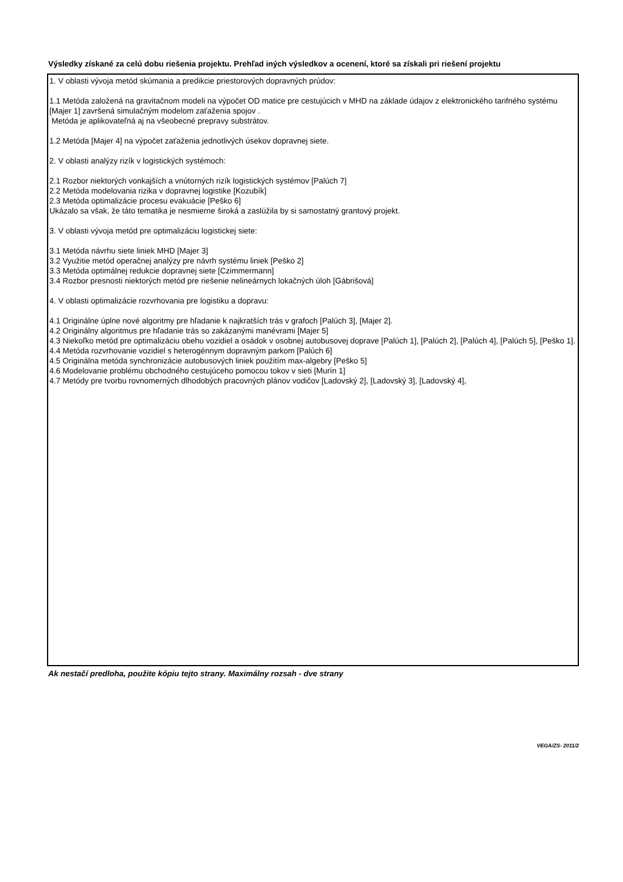Výsledky získané za celú dobu riešenia projektu. Prehľad iných výsledkov a ocenení, ktoré sa získali pri riešení projektu
1. V oblasti vývoja metód skúmania a predikcie priestorových dopravných prúdov:
1.1 Metóda založená na gravitačnom modeli na výpočet OD matice pre cestujúcich v MHD na základe údajov z elektronického tarifného systému [Majer 1] završená simulačným modelom zaťaženia spojov .
Metóda je aplikovateľná aj na všeobecné prepravy substrátov.
1.2 Metóda [Majer 4] na výpočet zaťaženia jednotlivých úsekov dopravnej siete.
2. V oblasti analýzy rizík v logistických systémoch:
2.1 Rozbor niektorých vonkajších a vnútorných rizík logistických systémov [Palúch 7]
2.2 Metóda modelovania rizika v dopravnej logistike [Kozubík]
2.3 Metóda optimalizácie procesu evakuácie [Peško 6]
Ukázalo sa však, že táto tematika je nesmierne široká a zaslúžila by si samostatný grantový projekt.
3. V oblasti vývoja metód pre optimalizáciu logistickej siete:
3.1 Metóda návrhu siete liniek MHD [Majer 3]
3.2 Využitie metód operačnej analýzy pre návrh systému liniek [Peško 2]
3.3 Metóda optimálnej redukcie dopravnej siete [Czimmermann]
3.4 Rozbor presnosti niektorých metód pre riešenie nelineárnych lokačných úloh [Gábrišová]
4. V oblasti optimalizácie rozvrhovania pre logistiku a dopravu:
4.1 Originálne úplne nové algoritmy pre hľadanie k najkratších trás v grafoch [Palúch 3], [Majer 2].
4.2 Originálny algoritmus pre hľadanie trás so zakázanými manévrami [Majer 5]
4.3 Niekoľko metód pre optimalizáciu obehu vozidiel a osádok v osobnej autobusovej doprave [Palúch 1], [Palúch 2], [Palúch 4], [Palúch 5], [Peško 1].
4.4 Metóda rozvrhovanie vozidiel s heterogénnym dopravným parkom [Palúch 6]
4.5 Originálna metóda synchronizácie autobusových liniek použitím max-algebry [Peško 5]
4.6 Modelovanie problému obchodného cestujúceho pomocou tokov v sieti [Murín 1]
4.7 Metódy pre tvorbu rovnomerných dlhodobých pracovných plánov vodičov [Ladovský 2], [Ladovský 3], [Ladovský 4],
Ak nestačí predloha, použite kópiu tejto strany. Maximálny rozsah - dve strany
VEGA/ZS- 2011/2